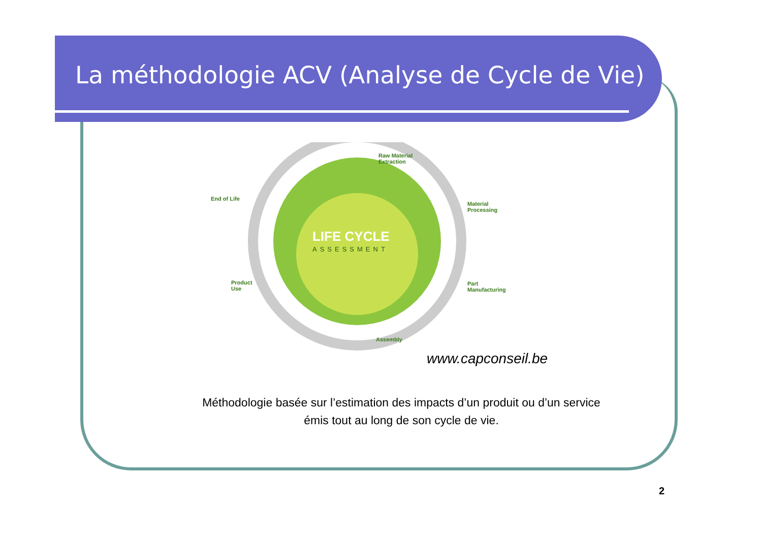La méthodologie ACV (Analyse de Cycle de Vie)
Raw Material
Extraction
Material
Processing
Part
Manufacturing
Assembly
Product
Use
End of Life
LIFE CYCLE
ASSESSMENT
www.capconseil.be
Méthodologie basée sur l’estimation des impacts d’un produit ou d’un service
émis tout au long de son cycle de vie.
2